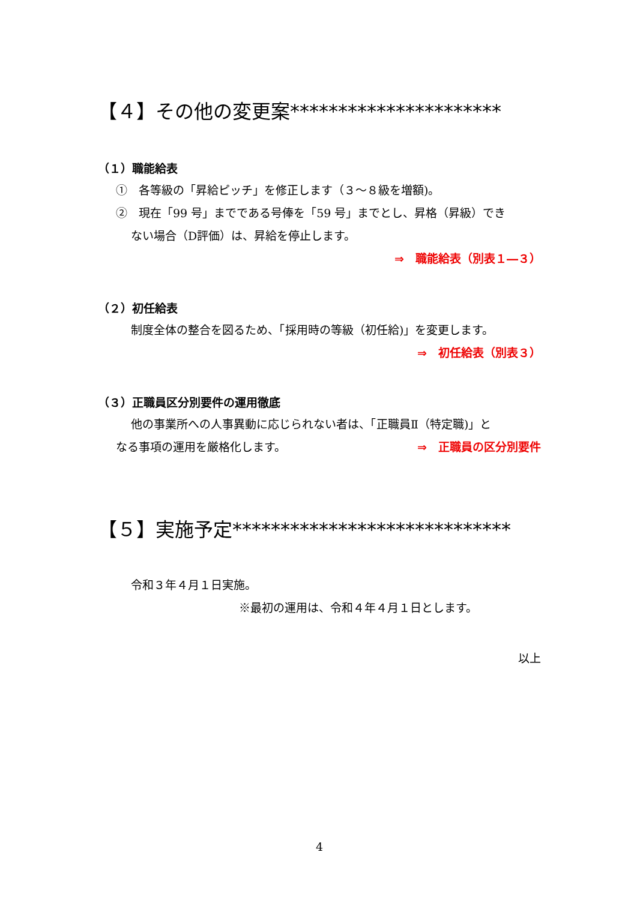【４】その他の変更案**********************
（１）職能給表
①　各等級の「昇給ピッチ」を修正します（３～８級を増額)。
②　現在「99 号」までである号俸を「59 号」までとし、昇格（昇級）でき
ない場合（D評価）は、昇給を停止します。
⇒　職能給表（別表１―３）
（２）初任給表
制度全体の整合を図るため、「採用時の等級（初任給)」を変更します。
⇒　初任給表（別表３）
（３）正職員区分別要件の運用徹底
他の事業所への人事異動に応じられない者は、「正職員Ⅱ（特定職)」と
なる事項の運用を厳格化します。 ⇒　正職員の区分別要件
【５】実施予定*****************************
令和３年４月１日実施。
※最初の運用は、令和４年４月１日とします。
以上
4